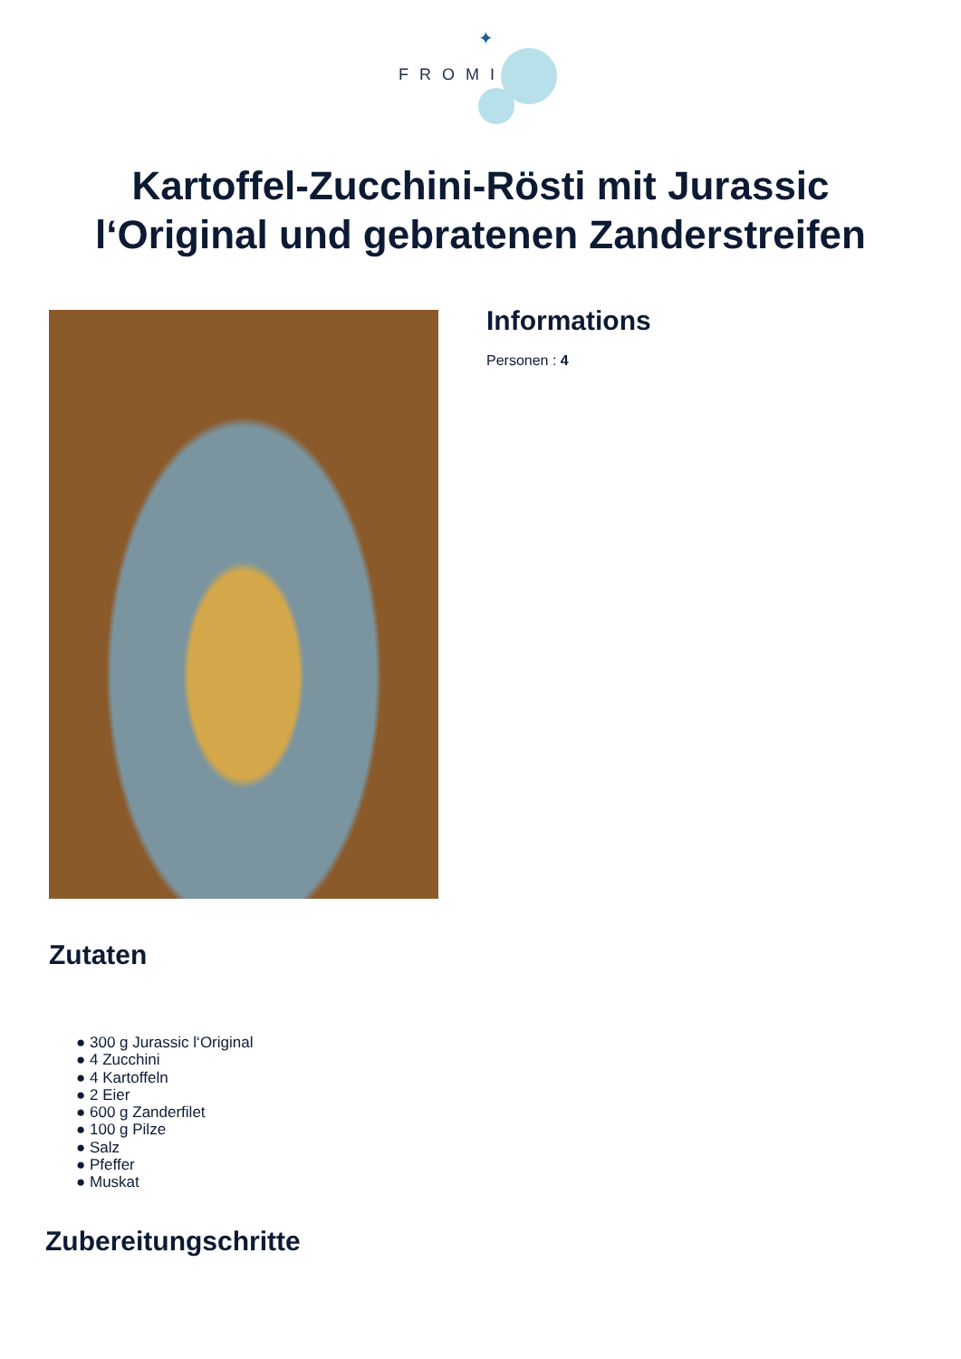✦
FROMI
Kartoffel-Zucchini-Rösti mit Jurassic
l‘Original und gebratenen Zanderstreifen
Informations
Personen : 4
Zutaten
● 300 g Jurassic l‘Original
● 4 Zucchini
● 4 Kartoffeln
● 2 Eier
● 600 g Zanderfilet
● 100 g Pilze
● Salz
● Pfeffer
● Muskat
Zubereitungschritte